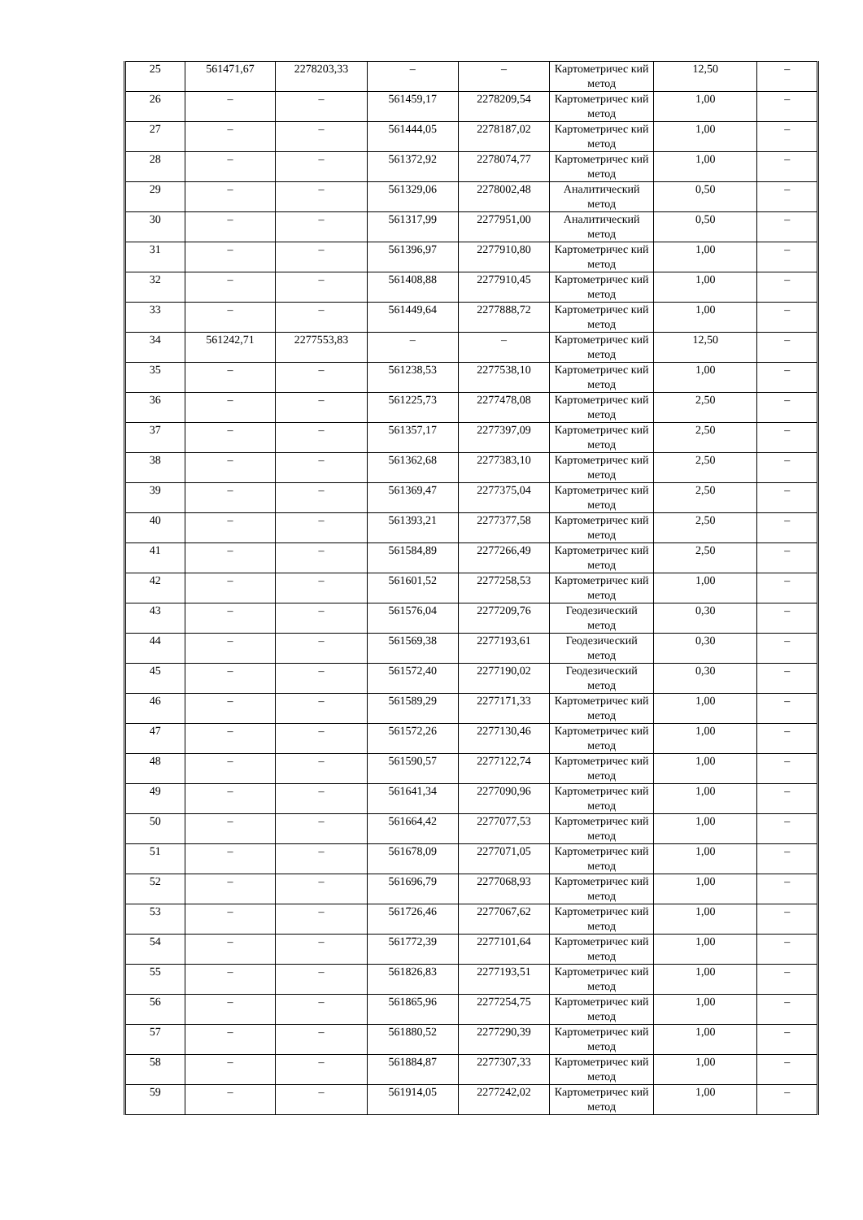| 25 | 561471,67 | 2278203,33 | – | – | Картометричес кий метод | 12,50 | – |
| 26 | – | – | 561459,17 | 2278209,54 | Картометричес кий метод | 1,00 | – |
| 27 | – | – | 561444,05 | 2278187,02 | Картометричес кий метод | 1,00 | – |
| 28 | – | – | 561372,92 | 2278074,77 | Картометричес кий метод | 1,00 | – |
| 29 | – | – | 561329,06 | 2278002,48 | Аналитический метод | 0,50 | – |
| 30 | – | – | 561317,99 | 2277951,00 | Аналитический метод | 0,50 | – |
| 31 | – | – | 561396,97 | 2277910,80 | Картометричес кий метод | 1,00 | – |
| 32 | – | – | 561408,88 | 2277910,45 | Картометричес кий метод | 1,00 | – |
| 33 | – | – | 561449,64 | 2277888,72 | Картометричес кий метод | 1,00 | – |
| 34 | 561242,71 | 2277553,83 | – | – | Картометричес кий метод | 12,50 | – |
| 35 | – | – | 561238,53 | 2277538,10 | Картометричес кий метод | 1,00 | – |
| 36 | – | – | 561225,73 | 2277478,08 | Картометричес кий метод | 2,50 | – |
| 37 | – | – | 561357,17 | 2277397,09 | Картометричес кий метод | 2,50 | – |
| 38 | – | – | 561362,68 | 2277383,10 | Картометричес кий метод | 2,50 | – |
| 39 | – | – | 561369,47 | 2277375,04 | Картометричес кий метод | 2,50 | – |
| 40 | – | – | 561393,21 | 2277377,58 | Картометричес кий метод | 2,50 | – |
| 41 | – | – | 561584,89 | 2277266,49 | Картометричес кий метод | 2,50 | – |
| 42 | – | – | 561601,52 | 2277258,53 | Картометричес кий метод | 1,00 | – |
| 43 | – | – | 561576,04 | 2277209,76 | Геодезический метод | 0,30 | – |
| 44 | – | – | 561569,38 | 2277193,61 | Геодезический метод | 0,30 | – |
| 45 | – | – | 561572,40 | 2277190,02 | Геодезический метод | 0,30 | – |
| 46 | – | – | 561589,29 | 2277171,33 | Картометричес кий метод | 1,00 | – |
| 47 | – | – | 561572,26 | 2277130,46 | Картометричес кий метод | 1,00 | – |
| 48 | – | – | 561590,57 | 2277122,74 | Картометричес кий метод | 1,00 | – |
| 49 | – | – | 561641,34 | 2277090,96 | Картометричес кий метод | 1,00 | – |
| 50 | – | – | 561664,42 | 2277077,53 | Картометричес кий метод | 1,00 | – |
| 51 | – | – | 561678,09 | 2277071,05 | Картометричес кий метод | 1,00 | – |
| 52 | – | – | 561696,79 | 2277068,93 | Картометричес кий метод | 1,00 | – |
| 53 | – | – | 561726,46 | 2277067,62 | Картометричес кий метод | 1,00 | – |
| 54 | – | – | 561772,39 | 2277101,64 | Картометричес кий метод | 1,00 | – |
| 55 | – | – | 561826,83 | 2277193,51 | Картометричес кий метод | 1,00 | – |
| 56 | – | – | 561865,96 | 2277254,75 | Картометричес кий метод | 1,00 | – |
| 57 | – | – | 561880,52 | 2277290,39 | Картометричес кий метод | 1,00 | – |
| 58 | – | – | 561884,87 | 2277307,33 | Картометричес кий метод | 1,00 | – |
| 59 | – | – | 561914,05 | 2277242,02 | Картометричес кий метод | 1,00 | – |